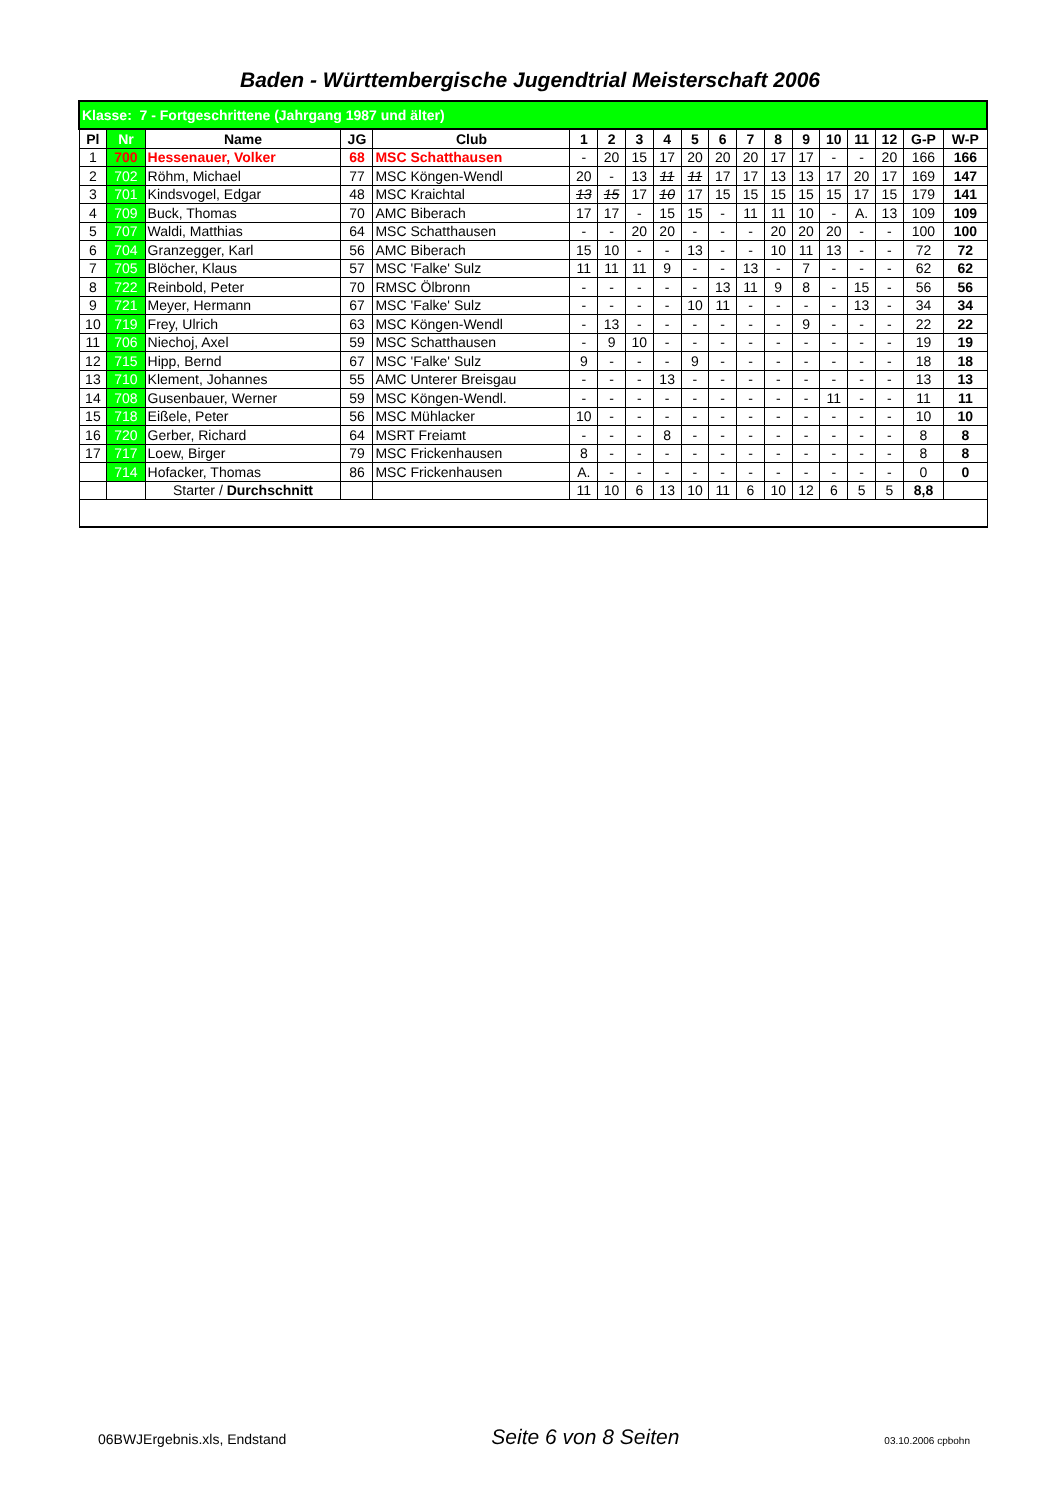Baden - Württembergische Jugendtrial Meisterschaft 2006
| Klasse: 7 - Fortgeschrittene (Jahrgang 1987 und älter) | | | | | | | | | | | | | | | | | | |
| Pl | Nr | Name | JG | Club | 1 | 2 | 3 | 4 | 5 | 6 | 7 | 8 | 9 | 10 | 11 | 12 | G-P | W-P |
| 1 | 700 | Hessenauer, Volker | 68 | MSC Schatthausen | - | 20 | 15 | 17 | 20 | 20 | 20 | 17 | 17 | - | - | 20 | 166 | 166 |
| 2 | 702 | Röhm, Michael | 77 | MSC Köngen-Wendl | 20 | - | 13 | 11 | 11 | 17 | 17 | 13 | 13 | 17 | 20 | 17 | 169 | 147 |
| 3 | 701 | Kindsvogel, Edgar | 48 | MSC Kraichtal | 13 | 15 | 17 | 10 | 17 | 15 | 15 | 15 | 15 | 15 | 17 | 15 | 179 | 141 |
| 4 | 709 | Buck, Thomas | 70 | AMC Biberach | 17 | 17 | - | 15 | 15 | - | 11 | 11 | 10 | - | A. | 13 | 109 | 109 |
| 5 | 707 | Waldi, Matthias | 64 | MSC Schatthausen | - | - | 20 | 20 | - | - | - | 20 | 20 | 20 | - | - | 100 | 100 |
| 6 | 704 | Granzegger, Karl | 56 | AMC Biberach | 15 | 10 | - | - | 13 | - | - | 10 | 11 | 13 | - | - | 72 | 72 |
| 7 | 705 | Blöcher, Klaus | 57 | MSC 'Falke' Sulz | 11 | 11 | 11 | 9 | - | - | 13 | - | 7 | - | - | - | 62 | 62 |
| 8 | 722 | Reinbold, Peter | 70 | RMSC Ölbronn | - | - | - | - | - | 13 | 11 | 9 | 8 | - | 15 | - | 56 | 56 |
| 9 | 721 | Meyer, Hermann | 67 | MSC 'Falke' Sulz | - | - | - | - | 10 | 11 | - | - | - | - | 13 | - | 34 | 34 |
| 10 | 719 | Frey, Ulrich | 63 | MSC Köngen-Wendl | - | 13 | - | - | - | - | - | - | 9 | - | - | - | 22 | 22 |
| 11 | 706 | Niechoj, Axel | 59 | MSC Schatthausen | - | 9 | 10 | - | - | - | - | - | - | - | - | - | 19 | 19 |
| 12 | 715 | Hipp, Bernd | 67 | MSC 'Falke' Sulz | 9 | - | - | - | 9 | - | - | - | - | - | - | - | 18 | 18 |
| 13 | 710 | Klement, Johannes | 55 | AMC Unterer Breisgau | - | - | - | 13 | - | - | - | - | - | - | - | - | 13 | 13 |
| 14 | 708 | Gusenbauer, Werner | 59 | MSC Köngen-Wendl. | - | - | - | - | - | - | - | - | - | 11 | - | - | 11 | 11 |
| 15 | 718 | Eißele, Peter | 56 | MSC Mühlacker | 10 | - | - | - | - | - | - | - | - | - | - | - | 10 | 10 |
| 16 | 720 | Gerber, Richard | 64 | MSRT Freiamt | - | - | - | 8 | - | - | - | - | - | - | - | - | 8 | 8 |
| 17 | 717 | Loew, Birger | 79 | MSC Frickenhausen | 8 | - | - | - | - | - | - | - | - | - | - | - | 8 | 8 |
| | 714 | Hofacker, Thomas | 86 | MSC Frickenhausen | A. | - | - | - | - | - | - | - | - | - | - | - | 0 | 0 |
| | | Starter / Durchschnitt | | | 11 | 10 | 6 | 13 | 10 | 11 | 6 | 10 | 12 | 6 | 5 | 5 | 8,8 | |
06BWJErgebnis.xls, Endstand Seite 6 von 8 Seiten 03.10.2006 cpbohn